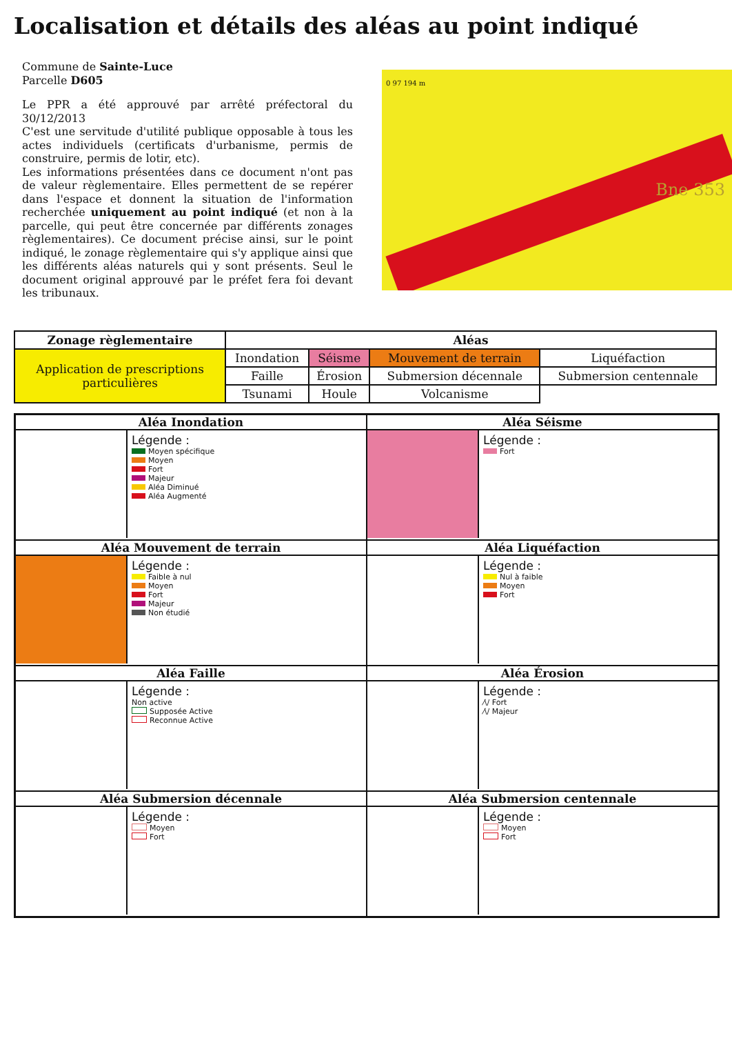Localisation et détails des aléas au point indiqué
Commune de Sainte-Luce
Parcelle D605
Le PPR a été approuvé par arrêté préfectoral du 30/12/2013
C'est une servitude d'utilité publique opposable à tous les actes individuels (certificats d'urbanisme, permis de construire, permis de lotir, etc).
Les informations présentées dans ce document n'ont pas de valeur règlementaire. Elles permettent de se repérer dans l'espace et donnent la situation de l'information recherchée uniquement au point indiqué (et non à la parcelle, qui peut être concernée par différents zonages règlementaires). Ce document précise ainsi, sur le point indiqué, le zonage règlementaire qui s'y applique ainsi que les différents aléas naturels qui y sont présents. Seul le document original approuvé par le préfet fera foi devant les tribunaux.
0 97 194 m
Bne 353
| Zonage règlementaire | Aléas | | | |
| --- | --- | --- | --- | --- |
| Application de prescriptions particulières | Inondation | Séisme | Mouvement de terrain | Liquéfaction |
| | Faille | Érosion | Submersion décennale | Submersion centennale |
| | Tsunami | Houle | Volcanisme | |
Aléa Inondation
Légende :
Moyen spécifique
Moyen
Fort
Majeur
Aléa Diminué
Aléa Augmenté
Aléa Séisme
Légende :
Fort
Aléa Mouvement de terrain
Légende :
Faible à nul
Moyen
Fort
Majeur
Non étudié
Aléa Liquéfaction
Légende :
Nul à faible
Moyen
Fort
Aléa Faille
Légende :
Non active
Supposée Active
Reconnue Active
Aléa Érosion
Légende :
⁄\/ Fort
⁄\/ Majeur
Aléa Submersion décennale
Légende :
Moyen
Fort
Aléa Submersion centennale
Légende :
Moyen
Fort